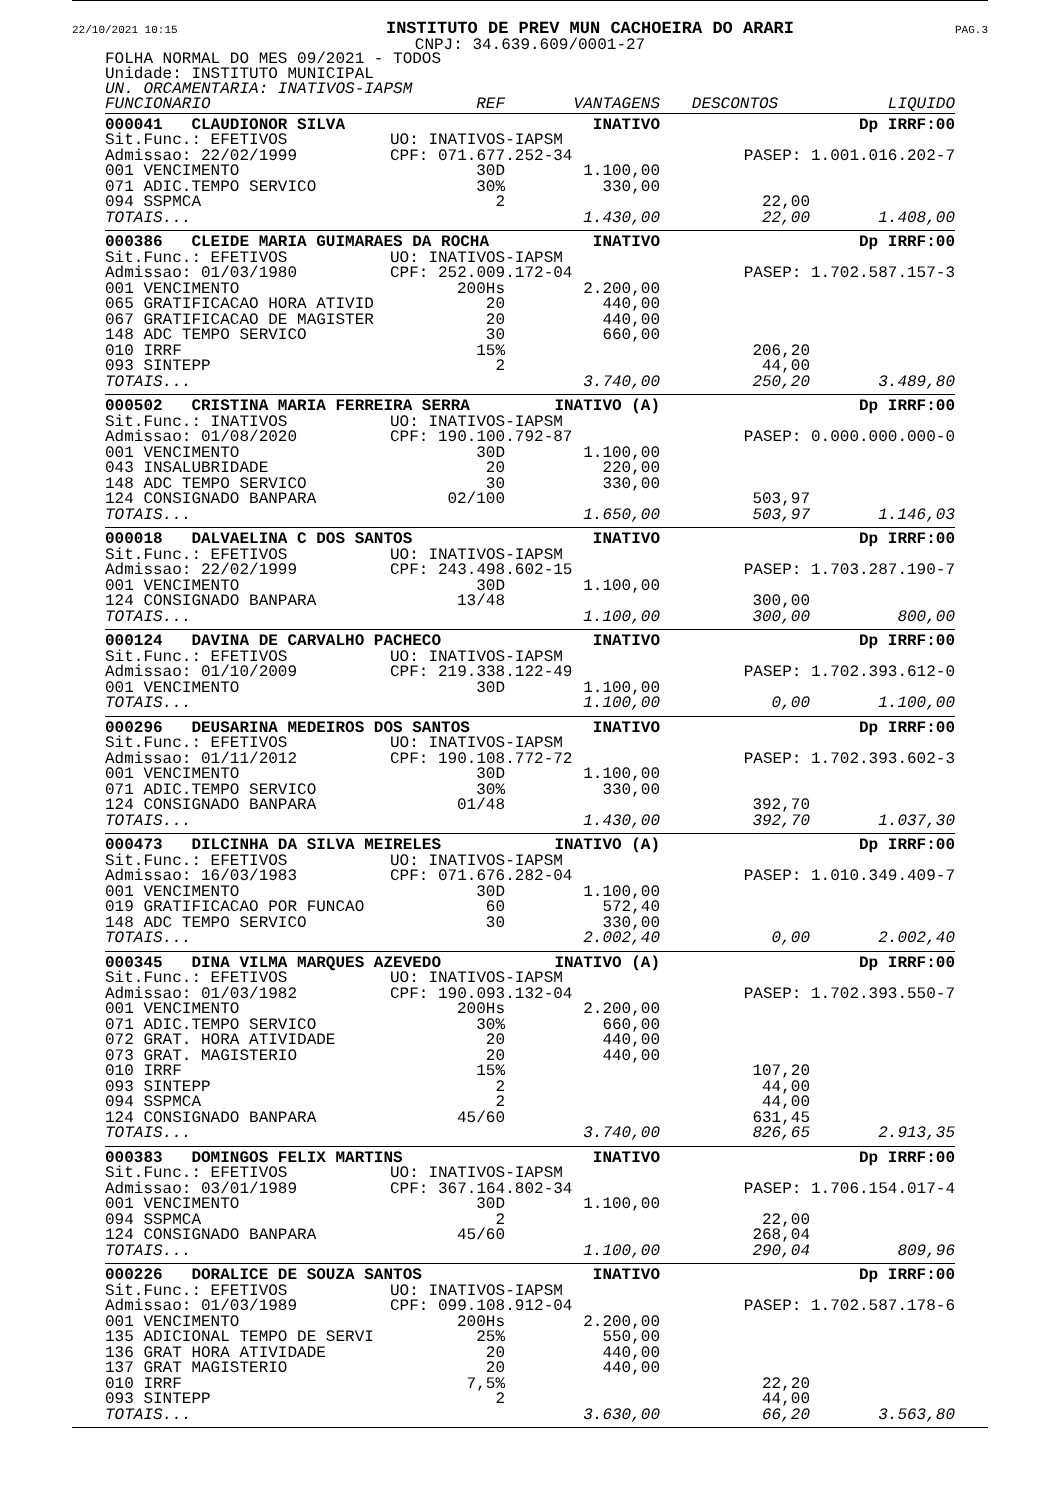22/10/2021 10:15 INSTITUTO DE PREV MUN CACHOEIRA DO ARARI PAG.3
CNPJ: 34.639.609/0001-27
FOLHA NORMAL DO MES 09/2021 - TODOS
Unidade: INSTITUTO MUNICIPAL
UN. ORCAMENTARIA: INATIVOS-IAPSM
| FUNCIONARIO | REF | VANTAGENS | DESCONTOS | LIQUIDO |
| --- | --- | --- | --- | --- |
| 000041 CLAUDIONOR SILVA | | INATIVO | | Dp IRRF:00 |
| Sit.Func.: EFETIVOS | UO: INATIVOS-IAPSM | | | |
| Admissao: 22/02/1999 | CPF: 071.677.252-34 | | PASEP: 1.001.016.202-7 | |
| 001 VENCIMENTO | 30D | 1.100,00 | | |
| 071 ADIC.TEMPO SERVICO | 30% | 330,00 | | |
| 094 SSPMCA | 2 | | 22,00 | |
| TOTAIS... | | 1.430,00 | 22,00 | 1.408,00 |
| 000386 CLEIDE MARIA GUIMARAES DA ROCHA | | INATIVO | | Dp IRRF:00 |
| Sit.Func.: EFETIVOS | UO: INATIVOS-IAPSM | | | |
| Admissao: 01/03/1980 | CPF: 252.009.172-04 | | PASEP: 1.702.587.157-3 | |
| 001 VENCIMENTO | 200Hs | 2.200,00 | | |
| 065 GRATIFICACAO HORA ATIVID | 20 | 440,00 | | |
| 067 GRATIFICACAO DE MAGISTER | 20 | 440,00 | | |
| 148 ADC TEMPO SERVICO | 30 | 660,00 | | |
| 010 IRRF | 15% | | 206,20 | |
| 093 SINTEPP | 2 | | 44,00 | |
| TOTAIS... | | 3.740,00 | 250,20 | 3.489,80 |
| 000502 CRISTINA MARIA FERREIRA SERRA | | INATIVO (A) | | Dp IRRF:00 |
| Sit.Func.: INATIVOS | UO: INATIVOS-IAPSM | | | |
| Admissao: 01/08/2020 | CPF: 190.100.792-87 | | PASEP: 0.000.000.000-0 | |
| 001 VENCIMENTO | 30D | 1.100,00 | | |
| 043 INSALUBRIDADE | 20 | 220,00 | | |
| 148 ADC TEMPO SERVICO | 30 | 330,00 | | |
| 124 CONSIGNADO BANPARA | 02/100 | | 503,97 | |
| TOTAIS... | | 1.650,00 | 503,97 | 1.146,03 |
| 000018 DALVAELINA C DOS SANTOS | | INATIVO | | Dp IRRF:00 |
| Sit.Func.: EFETIVOS | UO: INATIVOS-IAPSM | | | |
| Admissao: 22/02/1999 | CPF: 243.498.602-15 | | PASEP: 1.703.287.190-7 | |
| 001 VENCIMENTO | 30D | 1.100,00 | | |
| 124 CONSIGNADO BANPARA | 13/48 | | 300,00 | |
| TOTAIS... | | 1.100,00 | 300,00 | 800,00 |
| 000124 DAVINA DE CARVALHO PACHECO | | INATIVO | | Dp IRRF:00 |
| Sit.Func.: EFETIVOS | UO: INATIVOS-IAPSM | | | |
| Admissao: 01/10/2009 | CPF: 219.338.122-49 | | PASEP: 1.702.393.612-0 | |
| 001 VENCIMENTO | 30D | 1.100,00 | | |
| TOTAIS... | | 1.100,00 | 0,00 | 1.100,00 |
| 000296 DEUSARINA MEDEIROS DOS SANTOS | | INATIVO | | Dp IRRF:00 |
| Sit.Func.: EFETIVOS | UO: INATIVOS-IAPSM | | | |
| Admissao: 01/11/2012 | CPF: 190.108.772-72 | | PASEP: 1.702.393.602-3 | |
| 001 VENCIMENTO | 30D | 1.100,00 | | |
| 071 ADIC.TEMPO SERVICO | 30% | 330,00 | | |
| 124 CONSIGNADO BANPARA | 01/48 | | 392,70 | |
| TOTAIS... | | 1.430,00 | 392,70 | 1.037,30 |
| 000473 DILCINHA DA SILVA MEIRELES | | INATIVO (A) | | Dp IRRF:00 |
| Sit.Func.: EFETIVOS | UO: INATIVOS-IAPSM | | | |
| Admissao: 16/03/1983 | CPF: 071.676.282-04 | | PASEP: 1.010.349.409-7 | |
| 001 VENCIMENTO | 30D | 1.100,00 | | |
| 019 GRATIFICACAO POR FUNCAO | 60 | 572,40 | | |
| 148 ADC TEMPO SERVICO | 30 | 330,00 | | |
| TOTAIS... | | 2.002,40 | 0,00 | 2.002,40 |
| 000345 DINA VILMA MARQUES AZEVEDO | | INATIVO (A) | | Dp IRRF:00 |
| Sit.Func.: EFETIVOS | UO: INATIVOS-IAPSM | | | |
| Admissao: 01/03/1982 | CPF: 190.093.132-04 | | PASEP: 1.702.393.550-7 | |
| 001 VENCIMENTO | 200Hs | 2.200,00 | | |
| 071 ADIC.TEMPO SERVICO | 30% | 660,00 | | |
| 072 GRAT. HORA ATIVIDADE | 20 | 440,00 | | |
| 073 GRAT. MAGISTERIO | 20 | 440,00 | | |
| 010 IRRF | 15% | | 107,20 | |
| 093 SINTEPP | 2 | | 44,00 | |
| 094 SSPMCA | 2 | | 44,00 | |
| 124 CONSIGNADO BANPARA | 45/60 | | 631,45 | |
| TOTAIS... | | 3.740,00 | 826,65 | 2.913,35 |
| 000383 DOMINGOS FELIX MARTINS | | INATIVO | | Dp IRRF:00 |
| Sit.Func.: EFETIVOS | UO: INATIVOS-IAPSM | | | |
| Admissao: 03/01/1989 | CPF: 367.164.802-34 | | PASEP: 1.706.154.017-4 | |
| 001 VENCIMENTO | 30D | 1.100,00 | | |
| 094 SSPMCA | 2 | | 22,00 | |
| 124 CONSIGNADO BANPARA | 45/60 | | 268,04 | |
| TOTAIS... | | 1.100,00 | 290,04 | 809,96 |
| 000226 DORALICE DE SOUZA SANTOS | | INATIVO | | Dp IRRF:00 |
| Sit.Func.: EFETIVOS | UO: INATIVOS-IAPSM | | | |
| Admissao: 01/03/1989 | CPF: 099.108.912-04 | | PASEP: 1.702.587.178-6 | |
| 001 VENCIMENTO | 200Hs | 2.200,00 | | |
| 135 ADICIONAL TEMPO DE SERVI | 25% | 550,00 | | |
| 136 GRAT HORA ATIVIDADE | 20 | 440,00 | | |
| 137 GRAT MAGISTERIO | 20 | 440,00 | | |
| 010 IRRF | 7,5% | | 22,20 | |
| 093 SINTEPP | 2 | | 44,00 | |
| TOTAIS... | | 3.630,00 | 66,20 | 3.563,80 |